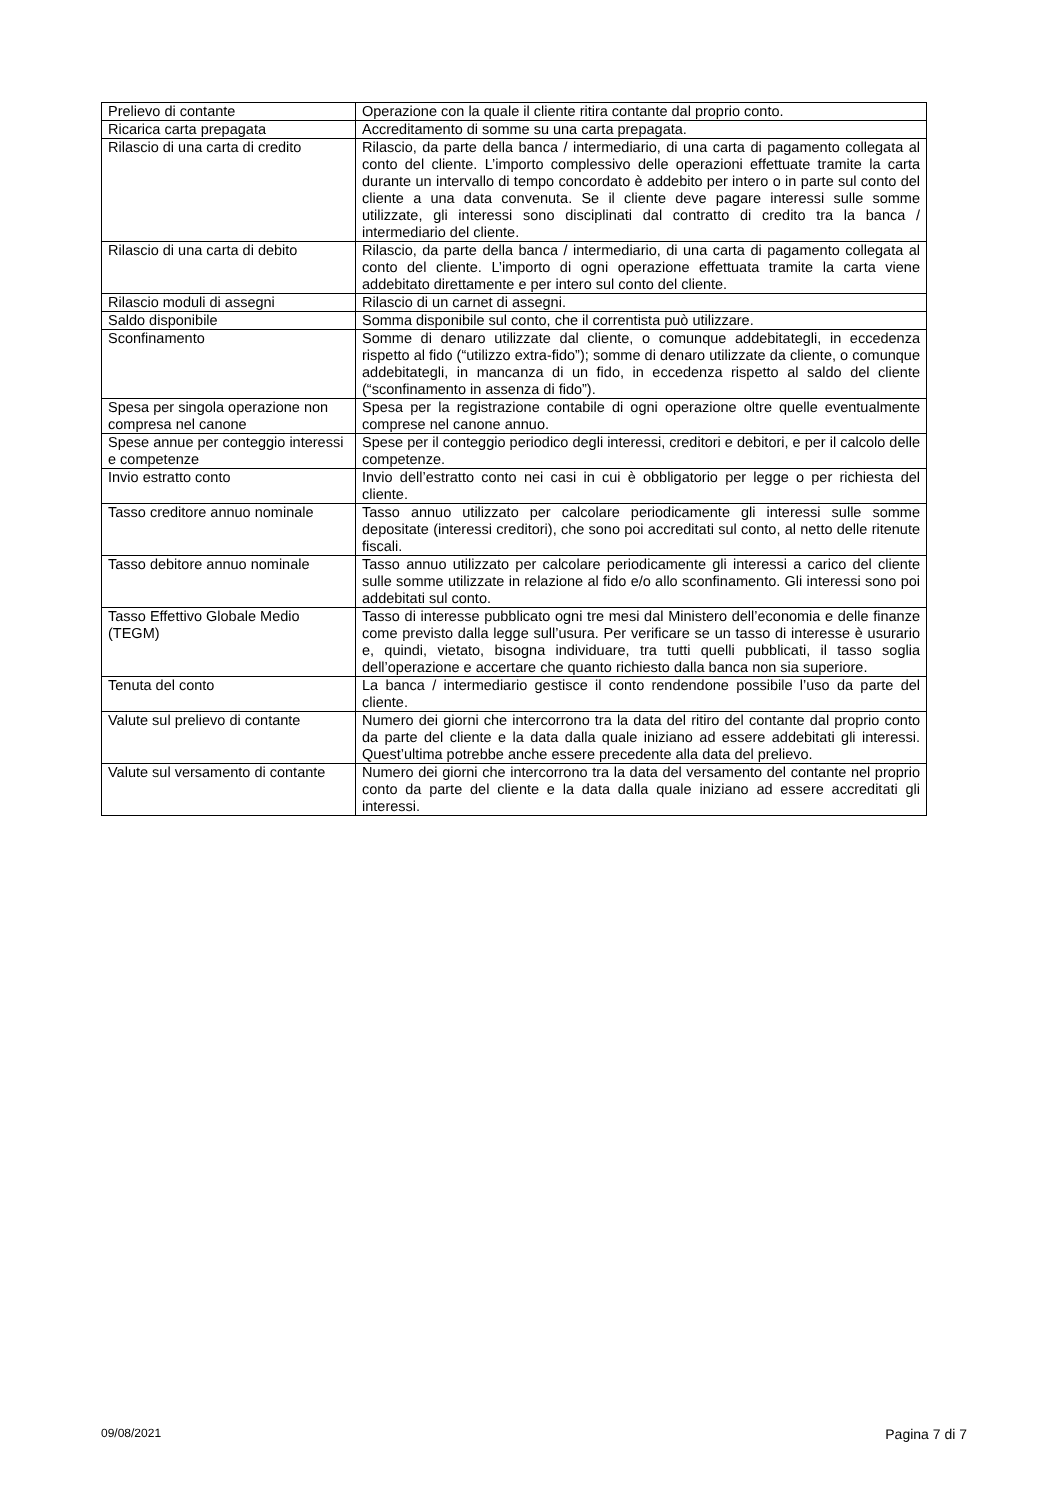| Prelievo di contante | Operazione con la quale il cliente ritira contante dal proprio conto. |
| Ricarica carta prepagata | Accreditamento di somme su una carta prepagata. |
| Rilascio di una carta di credito | Rilascio, da parte della banca / intermediario, di una carta di pagamento collegata al conto del cliente. L’importo complessivo delle operazioni effettuate tramite la carta durante un intervallo di tempo concordato è addebito per intero o in parte sul conto del cliente a una data convenuta. Se il cliente deve pagare interessi sulle somme utilizzate, gli interessi sono disciplinati dal contratto di credito tra la banca / intermediario del cliente. |
| Rilascio di una carta di debito | Rilascio, da parte della banca / intermediario, di una carta di pagamento collegata al conto del cliente. L’importo di ogni operazione effettuata tramite la carta viene addebitato direttamente e per intero sul conto del cliente. |
| Rilascio moduli di assegni | Rilascio di un carnet di assegni. |
| Saldo disponibile | Somma disponibile sul conto, che il correntista può utilizzare. |
| Sconfinamento | Somme di denaro utilizzate dal cliente, o comunque addebitategli, in eccedenza rispetto al fido (“utilizzo extra-fido”); somme di denaro utilizzate da cliente, o comunque addebitategli, in mancanza di un fido, in eccedenza rispetto al saldo del cliente (“sconfinamento in assenza di fido”). |
| Spesa per singola operazione non compresa nel canone | Spesa per la registrazione contabile di ogni operazione oltre quelle eventualmente comprese nel canone annuo. |
| Spese annue per conteggio interessi e competenze | Spese per il conteggio periodico degli interessi, creditori e debitori, e per il calcolo delle competenze. |
| Invio estratto conto | Invio dell’estratto conto nei casi in cui è obbligatorio per legge o per richiesta del cliente. |
| Tasso creditore annuo nominale | Tasso annuo utilizzato per calcolare periodicamente gli interessi sulle somme depositate (interessi creditori), che sono poi accreditati sul conto, al netto delle ritenute fiscali. |
| Tasso debitore annuo nominale | Tasso annuo utilizzato per calcolare periodicamente gli interessi a carico del cliente sulle somme utilizzate in relazione al fido e/o allo sconfinamento. Gli interessi sono poi addebitati sul conto. |
| Tasso Effettivo Globale Medio (TEGM) | Tasso di interesse pubblicato ogni tre mesi dal Ministero dell’economia e delle finanze come previsto dalla legge sull’usura. Per verificare se un tasso di interesse è usurario e, quindi, vietato, bisogna individuare, tra tutti quelli pubblicati, il tasso soglia dell’operazione e accertare che quanto richiesto dalla banca non sia superiore. |
| Tenuta del conto | La banca / intermediario gestisce il conto rendendone possibile l’uso da parte del cliente. |
| Valute sul prelievo di contante | Numero dei giorni che intercorrono tra la data del ritiro del contante dal proprio conto da parte del cliente e la data dalla quale iniziano ad essere addebitati gli interessi. Quest’ultima potrebbe anche essere precedente alla data del prelievo. |
| Valute sul versamento di contante | Numero dei giorni che intercorrono tra la data del versamento del contante nel proprio conto da parte del cliente e la data dalla quale iniziano ad essere accreditati gli interessi. |
09/08/2021 Pagina 7 di 7